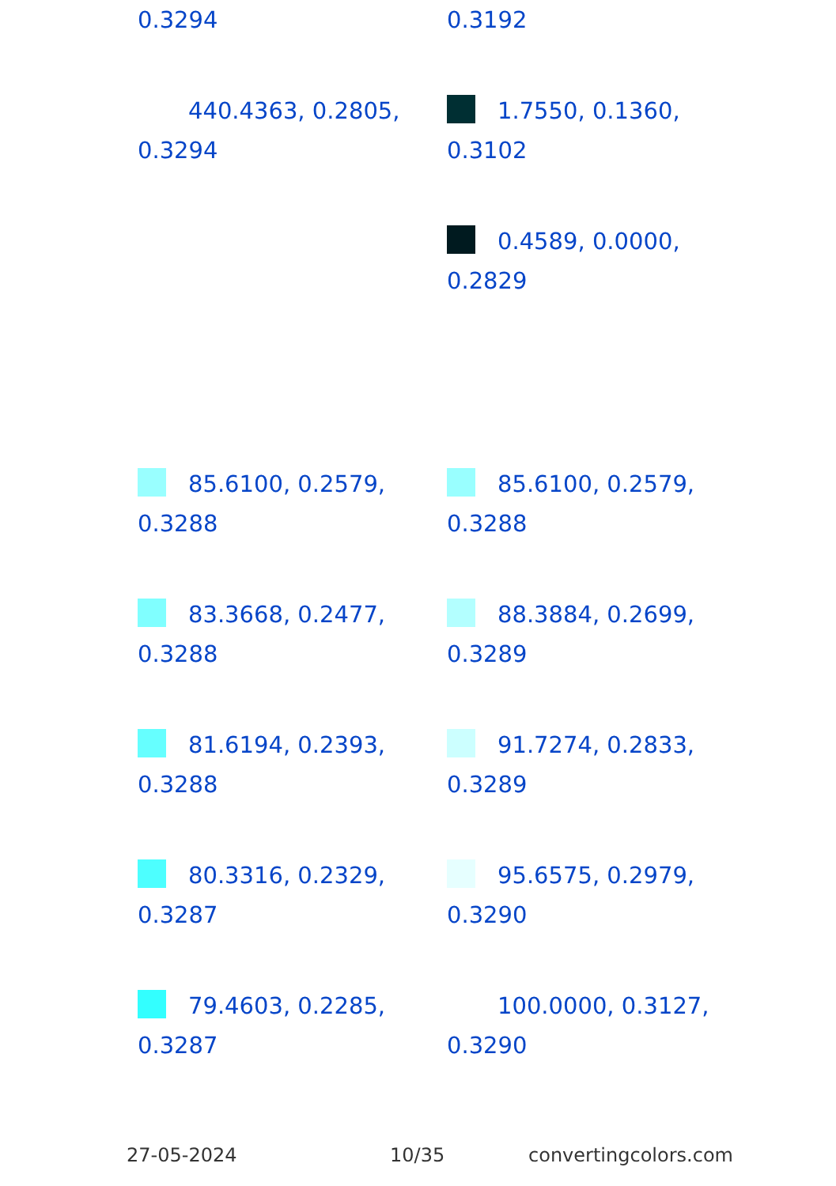0.3294 0.3192
440.4363, 0.2805, 0.3294
1.7550, 0.1360, 0.3102
0.4589, 0.0000, 0.2829
85.6100, 0.2579, 0.3288
85.6100, 0.2579, 0.3288
83.3668, 0.2477, 0.3288
88.3884, 0.2699, 0.3289
81.6194, 0.2393, 0.3288
91.7274, 0.2833, 0.3289
80.3316, 0.2329, 0.3287
95.6575, 0.2979, 0.3290
79.4603, 0.2285, 0.3287
100.0000, 0.3127, 0.3290
27-05-2024 10/35 convertingcolors.com